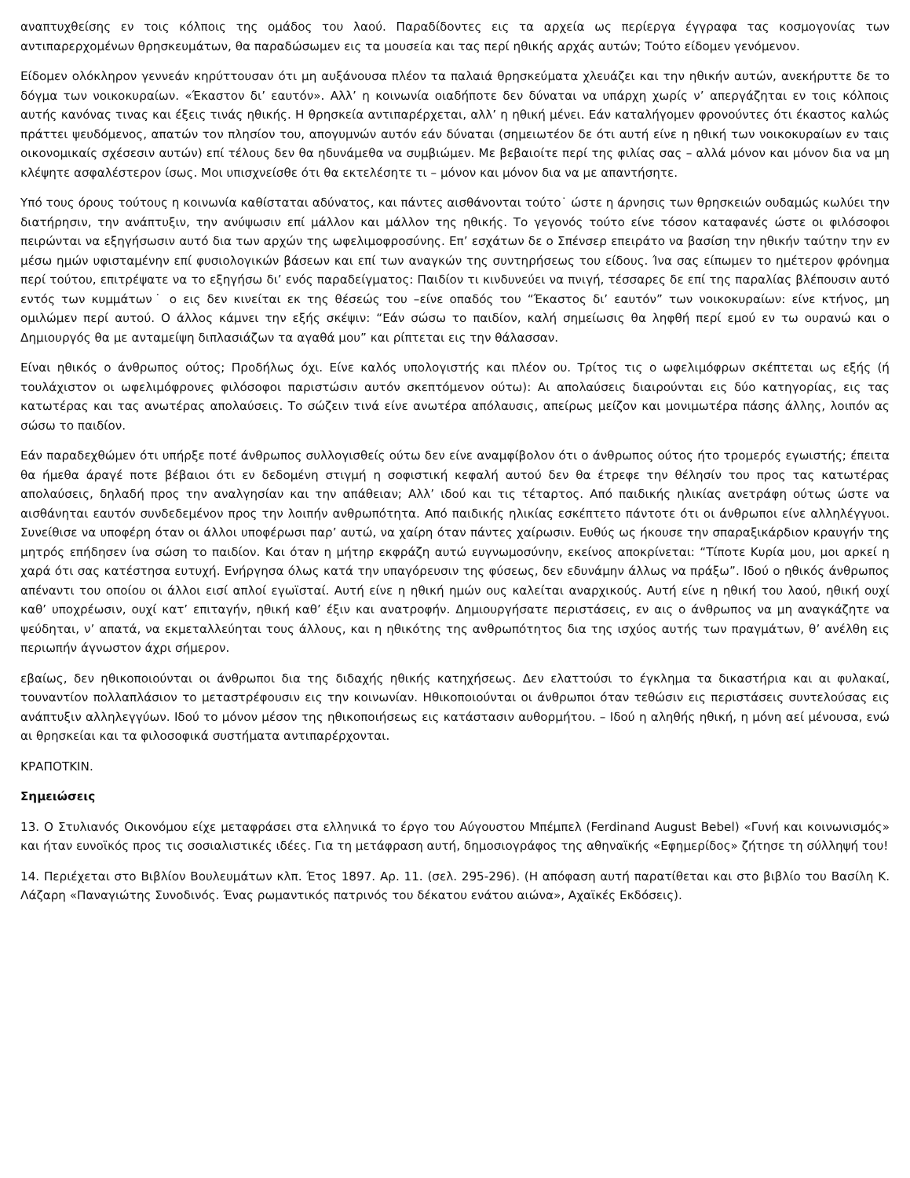αναπτυχθείσης εν τοις κόλποις της ομάδος του λαού. Παραδίδοντες εις τα αρχεία ως περίεργα έγγραφα τας κοσμογονίας των αντιπαρερχομένων θρησκευμάτων, θα παραδώσωμεν εις τα μουσεία και τας περί ηθικής αρχάς αυτών; Τούτο είδομεν γενόμενον.
Είδομεν ολόκληρον γεννεάν κηρύττουσαν ότι μη αυξάνουσα πλέον τα παλαιά θρησκεύματα χλευάζει και την ηθικήν αυτών, ανεκήρυττε δε το δόγμα των νοικοκυραίων. «Έκαστον δι’ εαυτόν». Αλλ’ η κοινωνία οιαδήποτε δεν δύναται να υπάρχη χωρίς ν’ απεργάζηται εν τοις κόλποις αυτής κανόνας τινας και έξεις τινάς ηθικής. Η θρησκεία αντιπαρέρχεται, αλλ’ η ηθική μένει. Εάν καταλήγομεν φρονούντες ότι έκαστος καλώς πράττει ψευδόμενος, απατών τον πλησίον του, απογυμνών αυτόν εάν δύναται (σημειωτέον δε ότι αυτή είνε η ηθική των νοικοκυραίων εν ταις οικονομικαίς σχέσεσιν αυτών) επί τέλους δεν θα ηδυνάμεθα να συμβιώμεν. Με βεβαιοίτε περί της φιλίας σας – αλλά μόνον και μόνον δια να μη κλέψητε ασφαλέστερον ίσως. Μοι υπισχνείσθε ότι θα εκτελέσητε τι – μόνον και μόνον δια να με απαντήσητε.
Υπό τους όρους τούτους η κοινωνία καθίσταται αδύνατος, και πάντες αισθάνονται τούτο˙ ώστε η άρνησις των θρησκειών ουδαμώς κωλύει την διατήρησιν, την ανάπτυξιν, την ανύψωσιν επί μάλλον και μάλλον της ηθικής. Το γεγονός τούτο είνε τόσον καταφανές ώστε οι φιλόσοφοι πειρώνται να εξηγήσωσιν αυτό δια των αρχών της ωφελιμοφροσύνης. Επ’ εσχάτων δε ο Σπένσερ επειράτο να βασίση την ηθικήν ταύτην την εν μέσω ημών υφισταμένην επί φυσιολογικών βάσεων και επί των αναγκών της συντηρήσεως του είδους. Ίνα σας είπωμεν το ημέτερον φρόνημα περί τούτου, επιτρέψατε να το εξηγήσω δι’ ενός παραδείγματος: Παιδίον τι κινδυνεύει να πνιγή, τέσσαρες δε επί της παραλίας βλέπουσιν αυτό εντός των κυμμάτων˙ ο εις δεν κινείται εκ της θέσεώς του –είνε οπαδός του “Έκαστος δι’ εαυτόν” των νοικοκυραίων: είνε κτήνος, μη ομιλώμεν περί αυτού. Ο άλλος κάμνει την εξής σκέψιν: “Εάν σώσω το παιδίον, καλή σημείωσις θα ληφθή περί εμού εν τω ουρανώ και ο Δημιουργός θα με ανταμείψη διπλασιάζων τα αγαθά μου” και ρίπτεται εις την θάλασσαν.
Είναι ηθικός ο άνθρωπος ούτος; Προδήλως όχι. Είνε καλός υπολογιστής και πλέον ου. Τρίτος τις ο ωφελιμόφρων σκέπτεται ως εξής (ή τουλάχιστον οι ωφελιμόφρονες φιλόσοφοι παριστώσιν αυτόν σκεπτόμενον ούτω): Αι απολαύσεις διαιρούνται εις δύο κατηγορίας, εις τας κατωτέρας και τας ανωτέρας απολαύσεις. Το σώζειν τινά είνε ανωτέρα απόλαυσις, απείρως μείζον και μονιμωτέρα πάσης άλλης, λοιπόν ας σώσω το παιδίον.
Εάν παραδεχθώμεν ότι υπήρξε ποτέ άνθρωπος συλλογισθείς ούτω δεν είνε αναμφίβολον ότι ο άνθρωπος ούτος ήτο τρομερός εγωιστής; έπειτα θα ήμεθα άραγέ ποτε βέβαιοι ότι εν δεδομένη στιγμή η σοφιστική κεφαλή αυτού δεν θα έτρεφε την θέλησίν του προς τας κατωτέρας απολαύσεις, δηλαδή προς την αναλγησίαν και την απάθειαν; Αλλ’ ιδού και τις τέταρτος. Από παιδικής ηλικίας ανετράφη ούτως ώστε να αισθάνηται εαυτόν συνδεδεμένον προς την λοιπήν ανθρωπότητα. Από παιδικής ηλικίας εσκέπτετο πάντοτε ότι οι άνθρωποι είνε αλληλέγγυοι. Συνείθισε να υποφέρη όταν οι άλλοι υποφέρωσι παρ’ αυτώ, να χαίρη όταν πάντες χαίρωσιν. Ευθύς ως ήκουσε την σπαραξικάρδιον κραυγήν της μητρός επήδησεν ίνα σώση το παιδίον. Και όταν η μήτηρ εκφράζη αυτώ ευγνωμοσύνην, εκείνος αποκρίνεται: “Τίποτε Κυρία μου, μοι αρκεί η χαρά ότι σας κατέστησα ευτυχή. Ενήργησα όλως κατά την υπαγόρευσιν της φύσεως, δεν εδυνάμην άλλως να πράξω”. Ιδού ο ηθικός άνθρωπος απέναντι του οποίου οι άλλοι εισί απλοί εγωϊσταί. Αυτή είνε η ηθική ημών ους καλείται αναρχικούς. Αυτή είνε η ηθική του λαού, ηθική ουχί καθ’ υποχρέωσιν, ουχί κατ’ επιταγήν, ηθική καθ’ έξιν και ανατροφήν. Δημιουργήσατε περιστάσεις, εν αις ο άνθρωπος να μη αναγκάζητε να ψεύδηται, ν’ απατά, να εκμεταλλεύηται τους άλλους, και η ηθικότης της ανθρωπότητος δια της ισχύος αυτής των πραγμάτων, θ’ ανέλθη εις περιωπήν άγνωστον άχρι σήμερον.
εβαίως, δεν ηθικοποιούνται οι άνθρωποι δια της διδαχής ηθικής κατηχήσεως. Δεν ελαττούσι το έγκλημα τα δικαστήρια και αι φυλακαί, τουναντίον πολλαπλάσιον το μεταστρέφουσιν εις την κοινωνίαν. Ηθικοποιούνται οι άνθρωποι όταν τεθώσιν εις περιστάσεις συντελούσας εις ανάπτυξιν αλληλεγγύων. Ιδού το μόνον μέσον της ηθικοποιήσεως εις κατάστασιν αυθορμήτου. – Ιδού η αληθής ηθική, η μόνη αεί μένουσα, ενώ αι θρησκείαι και τα φιλοσοφικά συστήματα αντιπαρέρχονται.
ΚΡΑΠΟΤΚΙΝ.
Σημειώσεις
13. Ο Στυλιανός Οικονόμου είχε μεταφράσει στα ελληνικά το έργο του Αύγουστου Μπέμπελ (Ferdinand August Bebel) «Γυνή και κοινωνισμός» και ήταν ευνοϊκός προς τις σοσιαλιστικές ιδέες. Για τη μετάφραση αυτή, δημοσιογράφος της αθηναϊκής «Εφημερίδος» ζήτησε τη σύλληψή του!
14. Περιέχεται στο Βιβλίον Βουλευμάτων κλπ. Έτος 1897. Αρ. 11. (σελ. 295-296). (Η απόφαση αυτή παρατίθεται και στο βιβλίο του Βασίλη Κ. Λάζαρη «Παναγιώτης Συνοδινός. Ένας ρωμαντικός πατρινός του δέκατου ενάτου αιώνα», Αχαϊκές Εκδόσεις).